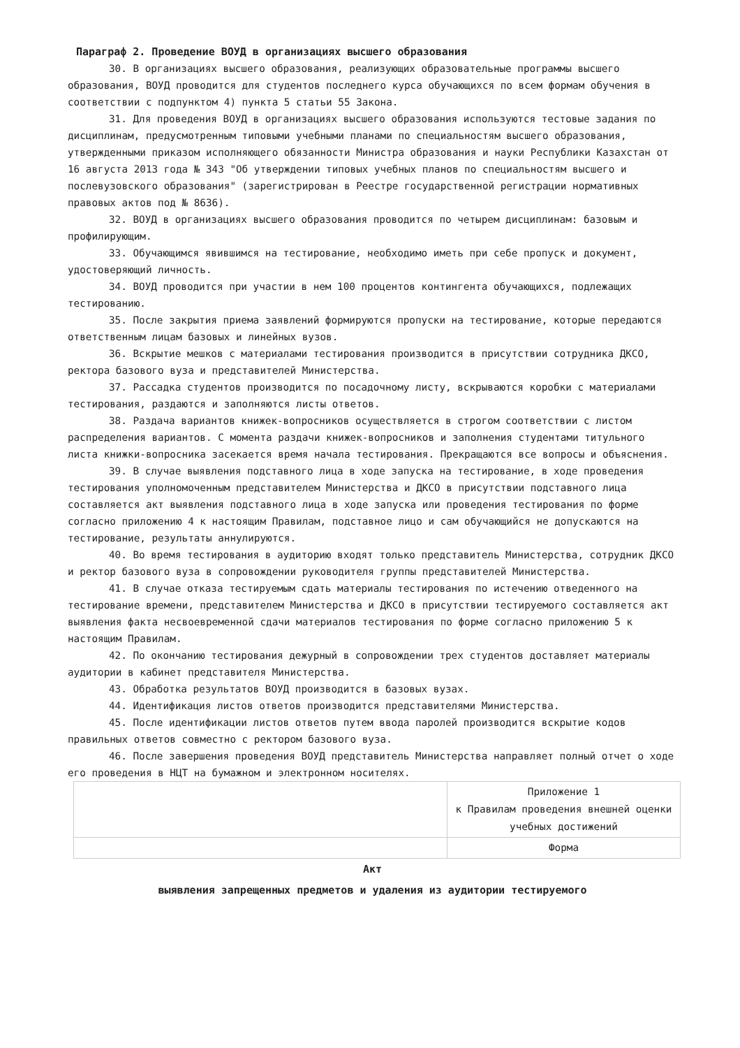Параграф 2. Проведение ВОУД в организациях высшего образования
30. В организациях высшего образования, реализующих образовательные программы высшего образования, ВОУД проводится для студентов последнего курса обучающихся по всем формам обучения в соответствии с подпунктом 4) пункта 5 статьи 55 Закона.
31. Для проведения ВОУД в организациях высшего образования используются тестовые задания по дисциплинам, предусмотренным типовыми учебными планами по специальностям высшего образования, утвержденными приказом исполняющего обязанности Министра образования и науки Республики Казахстан от 16 августа 2013 года № 343 "Об утверждении типовых учебных планов по специальностям высшего и послевузовского образования" (зарегистрирован в Реестре государственной регистрации нормативных правовых актов под № 8636).
32. ВОУД в организациях высшего образования проводится по четырем дисциплинам: базовым и профилирующим.
33. Обучающимся явившимся на тестирование, необходимо иметь при себе пропуск и документ, удостоверяющий личность.
34. ВОУД проводится при участии в нем 100 процентов контингента обучающихся, подлежащих тестированию.
35. После закрытия приема заявлений формируются пропуски на тестирование, которые передаются ответственным лицам базовых и линейных вузов.
36. Вскрытие мешков с материалами тестирования производится в присутствии сотрудника ДКСО, ректора базового вуза и представителей Министерства.
37. Рассадка студентов производится по посадочному листу, вскрываются коробки с материалами тестирования, раздаются и заполняются листы ответов.
38. Раздача вариантов книжек-вопросников осуществляется в строгом соответствии с листом распределения вариантов. С момента раздачи книжек-вопросников и заполнения студентами титульного листа книжки-вопросника засекается время начала тестирования. Прекращаются все вопросы и объяснения.
39. В случае выявления подставного лица в ходе запуска на тестирование, в ходе проведения тестирования уполномоченным представителем Министерства и ДКСО в присутствии подставного лица составляется акт выявления подставного лица в ходе запуска или проведения тестирования по форме согласно приложению 4 к настоящим Правилам, подставное лицо и сам обучающийся не допускаются на тестирование, результаты аннулируются.
40. Во время тестирования в аудиторию входят только представитель Министерства, сотрудник ДКСО и ректор базового вуза в сопровождении руководителя группы представителей Министерства.
41. В случае отказа тестируемым сдать материалы тестирования по истечению отведенного на тестирование времени, представителем Министерства и ДКСО в присутствии тестируемого составляется акт выявления факта несвоевременной сдачи материалов тестирования по форме согласно приложению 5 к настоящим Правилам.
42. По окончанию тестирования дежурный в сопровождении трех студентов доставляет материалы аудитории в кабинет представителя Министерства.
43. Обработка результатов ВОУД производится в базовых вузах.
44. Идентификация листов ответов производится представителями Министерства.
45. После идентификации листов ответов путем ввода паролей производится вскрытие кодов правильных ответов совместно с ректором базового вуза.
46. После завершения проведения ВОУД представитель Министерства направляет полный отчет о ходе его проведения в НЦТ на бумажном и электронном носителях.
| | Приложение 1 к Правилам проведения внешней оценки учебных достижений |
| | Форма |
Акт
выявления запрещенных предметов и удаления из аудитории тестируемого